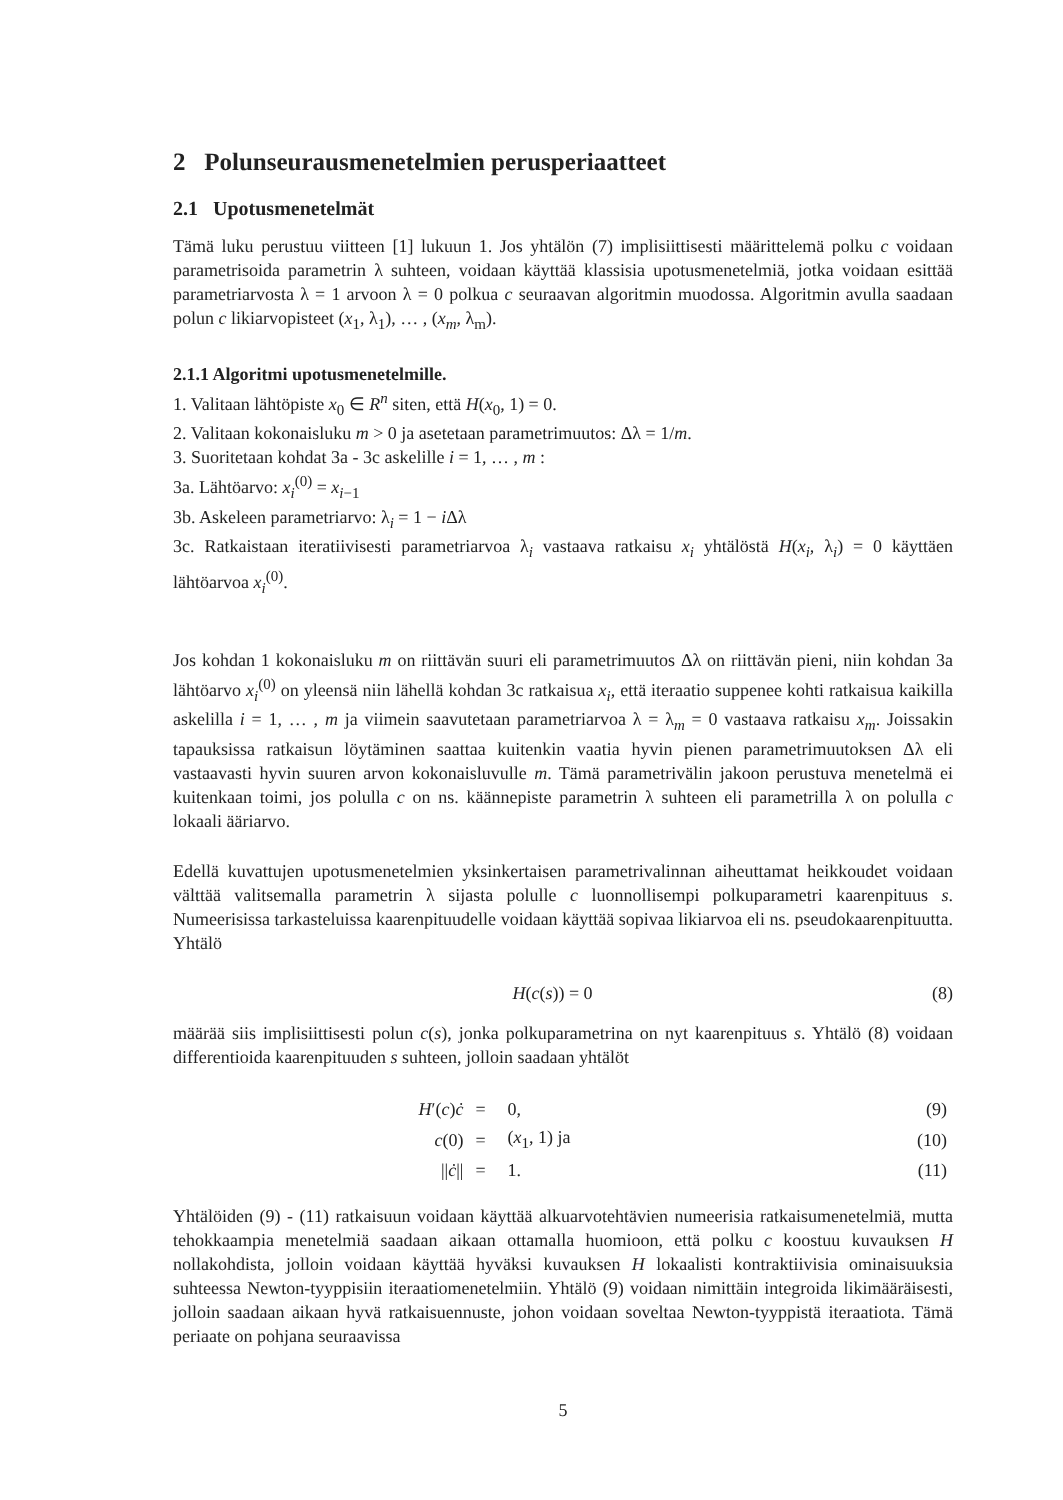2 Polunseurausmenetelmien perusperiaatteet
2.1 Upotusmenetelmät
Tämä luku perustuu viitteen [1] lukuun 1. Jos yhtälön (7) implisiittisesti määrittelemä polku c voidaan parametrisoida parametrin λ suhteen, voidaan käyttää klassisia upotusmenetelmiä, jotka voidaan esittää parametriarvosta λ = 1 arvoon λ = 0 polkua c seuraavan algoritmin muodossa. Algoritmin avulla saadaan polun c likiarvopisteet (x<sub>1</sub>, λ<sub>1</sub>), … , (x<sub>m</sub>, λ<sub>m</sub>).
2.1.1 Algoritmi upotusmenetelmille.
1. Valitaan lähtöpiste x<sub>0</sub> ∈ R<sup>n</sup> siten, että H(x<sub>0</sub>, 1) = 0.
2. Valitaan kokonaisluku m > 0 ja asetetaan parametrimuutos: Δλ = 1/m.
3. Suoritetaan kohdat 3a - 3c askelille i = 1, … , m :
3a. Lähtöarvo: x<sub>i</sub><sup>(0)</sup> = x<sub>i−1</sub>
3b. Askeleen parametriarvo: λ<sub>i</sub> = 1 − i Δλ
3c. Ratkaistaan iteratiivisesti parametriarvoa λ<sub>i</sub> vastaava ratkaisu x<sub>i</sub> yhtälöstä H(x<sub>i</sub>, λ<sub>i</sub>) = 0 käyttäen lähtöarvoa x<sub>i</sub><sup>(0)</sup>.
Jos kohdan 1 kokonaisluku m on riittävän suuri eli parametrimuutos Δλ on riittävän pieni, niin kohdan 3a lähtöarvo x<sub>i</sub><sup>(0)</sup> on yleensä niin lähellä kohdan 3c ratkaisua x<sub>i</sub>, että iteraatio suppenee kohti ratkaisua kaikilla askelilla i = 1, … , m ja viimein saavutetaan parametriarvoa λ = λ<sub>m</sub> = 0 vastaava ratkaisu x<sub>m</sub>. Joissakin tapauksissa ratkaisun löytäminen saattaa kuitenkin vaatia hyvin pienen parametrimuutoksen Δλ eli vastaavasti hyvin suuren arvon kokonaisluvulle m. Tämä parametrivälin jakoon perustuva menetelmä ei kuitenkaan toimi, jos polulla c on ns. käännepiste parametrin λ suhteen eli parametrilla λ on polulla c lokaali ääriarvo.
Edellä kuvattujen upotusmenetelmien yksinkertaisen parametrivalinnan aiheuttamat heikkoudet voidaan välttää valitsemalla parametrin λ sijasta polulle c luonnollisempi polkuparametri kaarenpituus s. Numeerisissa tarkasteluissa kaarenpituudelle voidaan käyttää sopivaa likiarvoa eli ns. pseudokaarenpituutta. Yhtälö
H(c(s)) = 0 (8)
määrää siis implisiittisesti polun c(s), jonka polkuparametrina on nyt kaarenpituus s. Yhtälö (8) voidaan differentioida kaarenpituuden s suhteen, jolloin saadaan yhtälöt
| H ′( c ) ċ | = | 0, | (9) |
| c (0) | = | ( x<sub>1</sub>, 1) ja | (10) |
| // ċ // | = | 1. | (11) |
Yhtälöiden (9) - (11) ratkaisuun voidaan käyttää alkuarvotehtävien numeerisia ratkaisumenetelmiä, mutta tehokkaampia menetelmiä saadaan aikaan ottamalla huomioon, että polku c koostuu kuvauksen H nollakohdista, jolloin voidaan käyttää hyväksi kuvauksen H lokaalisti kontraktiivisia ominaisuuksia suhteessa Newton-tyyppisiin iteraatiomenetelmiin. Yhtälö (9) voidaan nimittäin integroida likimääräisesti, jolloin saadaan aikaan hyvä ratkaisuennuste, johon voidaan soveltaa Newton-tyyppistä iteraatiota. Tämä periaate on pohjana seuraavissa
5